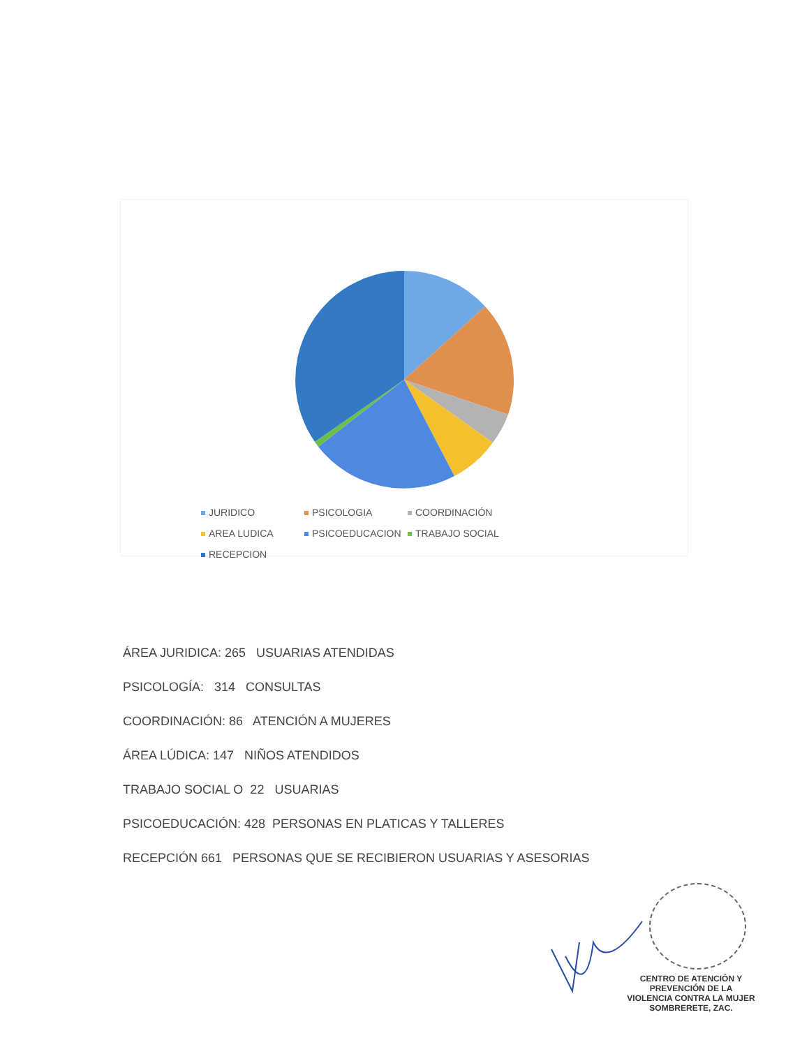JURIDICO PSICOLOGIA COORDINACIÓN AREA LUDICA PSICOEDUCACION TRABAJO SOCIAL RECEPCION
ÁREA JURIDICA: 265 USUARIAS ATENDIDAS
PSICOLOGÍA: 314 CONSULTAS
COORDINACIÓN: 86 ATENCIÓN A MUJERES
ÁREA LÚDICA: 147 NIÑOS ATENDIDOS
TRABAJO SOCIAL O 22 USUARIAS
PSICOEDUCACIÓN: 428 PERSONAS EN PLATICAS Y TALLERES
RECEPCIÓN 661 PERSONAS QUE SE RECIBIERON USUARIAS Y ASESORIAS
CENTRO DE ATENCIÓN Y
PREVENCIÓN DE LA
VIOLENCIA CONTRA LA MUJER
SOMBRERETE, ZAC.